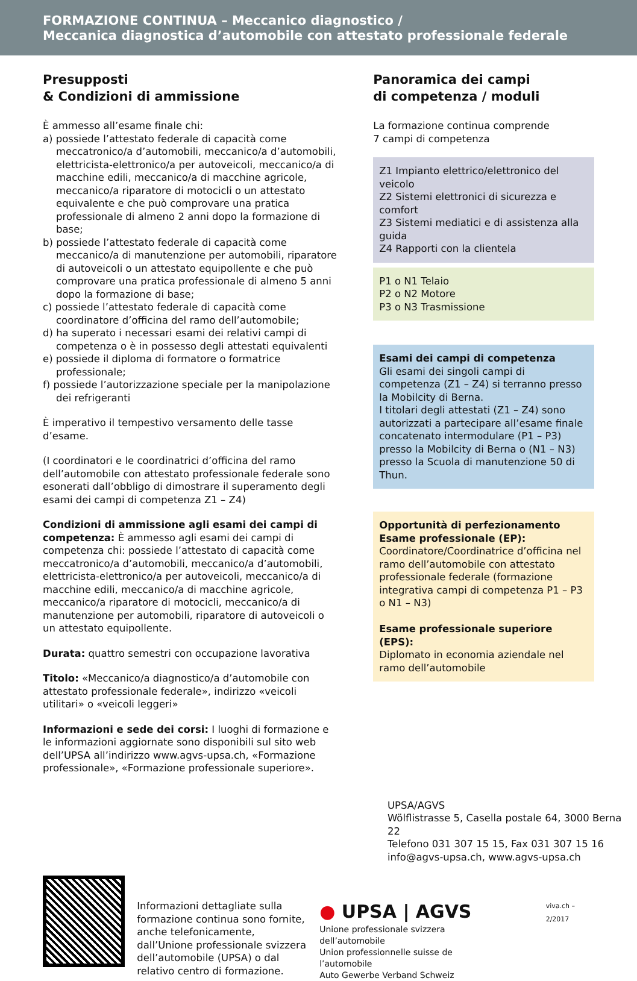FORMAZIONE CONTINUA – Meccanico diagnostico /
Meccanica diagnostica d’automobile con attestato professionale federale
Presupposti
& Condizioni di ammissione
È ammesso all’esame finale chi:
a) possiede l’attestato federale di capacità come meccatronico/a d’automobili, meccanico/a d’automobili, elettricista-elettronico/a per autoveicoli, meccanico/a di macchine edili, meccanico/a di macchine agricole, meccanico/a riparatore di motocicli o un attestato equivalente e che può comprovare una pratica professionale di almeno 2 anni dopo la formazione di base;
b) possiede l’attestato federale di capacità come meccanico/a di manutenzione per automobili, riparatore di autoveicoli o un attestato equipollente e che può comprovare una pratica professionale di almeno 5 anni dopo la formazione di base;
c) possiede l’attestato federale di capacità come coordinatore d’officina del ramo dell’automobile;
d) ha superato i necessari esami dei relativi campi di competenza o è in possesso degli attestati equivalenti
e) possiede il diploma di formatore o formatrice professionale;
f) possiede l’autorizzazione speciale per la manipolazione dei refrigeranti
È imperativo il tempestivo versamento delle tasse d’esame.
(I coordinatori e le coordinatrici d’officina del ramo dell’automobile con attestato professionale federale sono esonerati dall’obbligo di dimostrare il superamento degli esami dei campi di competenza Z1 – Z4)
Condizioni di ammissione agli esami dei campi di competenza: È ammesso agli esami dei campi di competenza chi: possiede l’attestato di capacità come meccatronico/a d’automobili, meccanico/a d’automobili, elettricista-elettronico/a per autoveicoli, meccanico/a di macchine edili, meccanico/a di macchine agricole, meccanico/a riparatore di motocicli, meccanico/a di manutenzione per automobili, riparatore di autoveicoli o un attestato equipollente.
Durata: quattro semestri con occupazione lavorativa
Titolo: «Meccanico/a diagnostico/a d’automobile con attestato professionale federale», indirizzo «veicoli utilitari» o «veicoli leggeri»
Informazioni e sede dei corsi: I luoghi di formazione e le informazioni aggiornate sono disponibili sul sito web dell’UPSA all’indirizzo www.agvs-upsa.ch, «Formazione professionale», «Formazione professionale superiore».
Panoramica dei campi
di competenza / moduli
La formazione continua comprende
7 campi di competenza
Z1 Impianto elettrico/elettronico del veicolo
Z2 Sistemi elettronici di sicurezza e comfort
Z3 Sistemi mediatici e di assistenza alla guida
Z4 Rapporti con la clientela
P1 o N1 Telaio
P2 o N2 Motore
P3 o N3 Trasmissione
Esami dei campi di competenza
Gli esami dei singoli campi di competenza (Z1 – Z4) si terranno presso la Mobilcity di Berna.
I titolari degli attestati (Z1 – Z4) sono autorizzati a partecipare all’esame finale concatenato intermodulare (P1 – P3) presso la Mobilcity di Berna o (N1 – N3) presso la Scuola di manutenzione 50 di Thun.
Opportunità di perfezionamento
Esame professionale (EP):
Coordinatore/Coordinatrice d’officina nel ramo dell’automobile con attestato professionale federale (formazione integrativa campi di competenza P1 – P3 o N1 – N3)
Esame professionale superiore (EPS):
Diplomato in economia aziendale nel ramo dell’automobile
UPSA/AGVS
Wölflistrasse 5, Casella postale 64, 3000 Berna 22
Telefono 031 307 15 15, Fax 031 307 15 16
info@agvs-upsa.ch, www.agvs-upsa.ch
Informazioni dettagliate sulla formazione continua sono fornite, anche telefonicamente, dall’Unione professionale svizzera dell’automobile (UPSA) o dal relativo centro di formazione.
● UPSA | AGVS
Unione professionale svizzera dell’automobile
Union professionnelle suisse de l’automobile
Auto Gewerbe Verband Schweiz
viva.ch – 2/2017